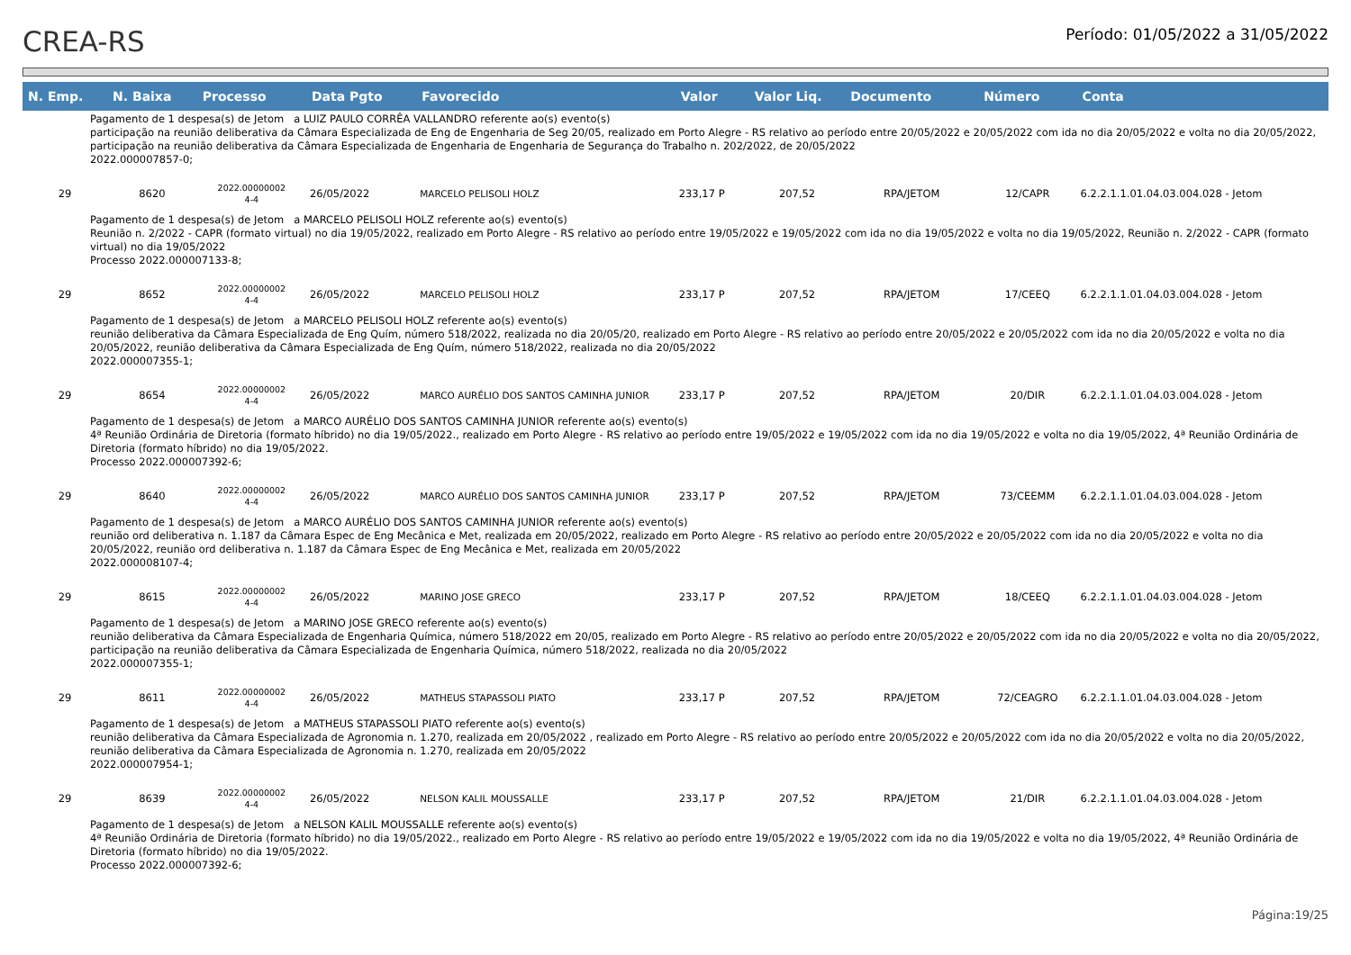CREA-RS
Período: 01/05/2022 a 31/05/2022
| N. Emp. | N. Baixa | Processo | Data Pgto | Favorecido | Valor | Valor Liq. | Documento | Número | Conta |
| --- | --- | --- | --- | --- | --- | --- | --- | --- | --- |
| Pagamento de 1 despesa(s) de Jetom a LUIZ PAULO CORRÊA VALLANDRO referente ao(s) evento(s) participação na reunião deliberativa da Câmara Especializada de Eng de Engenharia de Seg 20/05, realizado em Porto Alegre - RS relativo ao período entre 20/05/2022 e 20/05/2022 com ida no dia 20/05/2022 e volta no dia 20/05/2022, participação na reunião deliberativa da Câmara Especializada de Engenharia de Engenharia de Segurança do Trabalho n. 202/2022, de 20/05/2022 2022.000007857-0; | | | | | | | | | |
| 29 | 8620 | 2022.00000002 4-4 | 26/05/2022 | MARCELO PELISOLI HOLZ | 233,17 P | 207,52 | RPA/JETOM | 12/CAPR | 6.2.2.1.1.01.04.03.004.028 - Jetom |
| Pagamento de 1 despesa(s) de Jetom a MARCELO PELISOLI HOLZ referente ao(s) evento(s) Reunião n. 2/2022 - CAPR (formato virtual) no dia 19/05/2022, realizado em Porto Alegre - RS relativo ao período entre 19/05/2022 e 19/05/2022 com ida no dia 19/05/2022 e volta no dia 19/05/2022, Reunião n. 2/2022 - CAPR (formato virtual) no dia 19/05/2022 Processo 2022.000007133-8; | | | | | | | | | |
| 29 | 8652 | 2022.00000002 4-4 | 26/05/2022 | MARCELO PELISOLI HOLZ | 233,17 P | 207,52 | RPA/JETOM | 17/CEEQ | 6.2.2.1.1.01.04.03.004.028 - Jetom |
| Pagamento de 1 despesa(s) de Jetom a MARCELO PELISOLI HOLZ referente ao(s) evento(s) reunião deliberativa da Câmara Especializada de Eng Quím, número 518/2022, realizada no dia 20/05/20, realizado em Porto Alegre - RS relativo ao período entre 20/05/2022 e 20/05/2022 com ida no dia 20/05/2022 e volta no dia 20/05/2022, reunião deliberativa da Câmara Especializada de Eng Quím, número 518/2022, realizada no dia 20/05/2022 2022.000007355-1; | | | | | | | | | |
| 29 | 8654 | 2022.00000002 4-4 | 26/05/2022 | MARCO AURÉLIO DOS SANTOS CAMINHA JUNIOR | 233,17 P | 207,52 | RPA/JETOM | 20/DIR | 6.2.2.1.1.01.04.03.004.028 - Jetom |
| Pagamento de 1 despesa(s) de Jetom a MARCO AURÉLIO DOS SANTOS CAMINHA JUNIOR referente ao(s) evento(s) 4ª Reunião Ordinária de Diretoria (formato híbrido) no dia 19/05/2022., realizado em Porto Alegre - RS relativo ao período entre 19/05/2022 e 19/05/2022 com ida no dia 19/05/2022 e volta no dia 19/05/2022, 4ª Reunião Ordinária de Diretoria (formato híbrido) no dia 19/05/2022. Processo 2022.000007392-6; | | | | | | | | | |
| 29 | 8640 | 2022.00000002 4-4 | 26/05/2022 | MARCO AURÉLIO DOS SANTOS CAMINHA JUNIOR | 233,17 P | 207,52 | RPA/JETOM | 73/CEEMM | 6.2.2.1.1.01.04.03.004.028 - Jetom |
| Pagamento de 1 despesa(s) de Jetom a MARCO AURÉLIO DOS SANTOS CAMINHA JUNIOR referente ao(s) evento(s) reunião ord deliberativa n. 1.187 da Câmara Espec de Eng Mecânica e Met, realizada em 20/05/2022, realizado em Porto Alegre - RS relativo ao período entre 20/05/2022 e 20/05/2022 com ida no dia 20/05/2022 e volta no dia 20/05/2022, reunião ord deliberativa n. 1.187 da Câmara Espec de Eng Mecânica e Met, realizada em 20/05/2022 2022.000008107-4; | | | | | | | | | |
| 29 | 8615 | 2022.00000002 4-4 | 26/05/2022 | MARINO JOSE GRECO | 233,17 P | 207,52 | RPA/JETOM | 18/CEEQ | 6.2.2.1.1.01.04.03.004.028 - Jetom |
| Pagamento de 1 despesa(s) de Jetom a MARINO JOSE GRECO referente ao(s) evento(s) reunião deliberativa da Câmara Especializada de Engenharia Química, número 518/2022 em 20/05, realizado em Porto Alegre - RS relativo ao período entre 20/05/2022 e 20/05/2022 com ida no dia 20/05/2022 e volta no dia 20/05/2022, participação na reunião deliberativa da Câmara Especializada de Engenharia Química, número 518/2022, realizada no dia 20/05/2022 2022.000007355-1; | | | | | | | | | |
| 29 | 8611 | 2022.00000002 4-4 | 26/05/2022 | MATHEUS STAPASSOLI PIATO | 233,17 P | 207,52 | RPA/JETOM | 72/CEAGRO | 6.2.2.1.1.01.04.03.004.028 - Jetom |
| Pagamento de 1 despesa(s) de Jetom a MATHEUS STAPASSOLI PIATO referente ao(s) evento(s) reunião deliberativa da Câmara Especializada de Agronomia n. 1.270, realizada em 20/05/2022 , realizado em Porto Alegre - RS relativo ao período entre 20/05/2022 e 20/05/2022 com ida no dia 20/05/2022 e volta no dia 20/05/2022, reunião deliberativa da Câmara Especializada de Agronomia n. 1.270, realizada em 20/05/2022 2022.000007954-1; | | | | | | | | | |
| 29 | 8639 | 2022.00000002 4-4 | 26/05/2022 | NELSON KALIL MOUSSALLE | 233,17 P | 207,52 | RPA/JETOM | 21/DIR | 6.2.2.1.1.01.04.03.004.028 - Jetom |
| Pagamento de 1 despesa(s) de Jetom a NELSON KALIL MOUSSALLE referente ao(s) evento(s) 4ª Reunião Ordinária de Diretoria (formato híbrido) no dia 19/05/2022., realizado em Porto Alegre - RS relativo ao período entre 19/05/2022 e 19/05/2022 com ida no dia 19/05/2022 e volta no dia 19/05/2022, 4ª Reunião Ordinária de Diretoria (formato híbrido) no dia 19/05/2022. Processo 2022.000007392-6; | | | | | | | | | |
Página:19/25